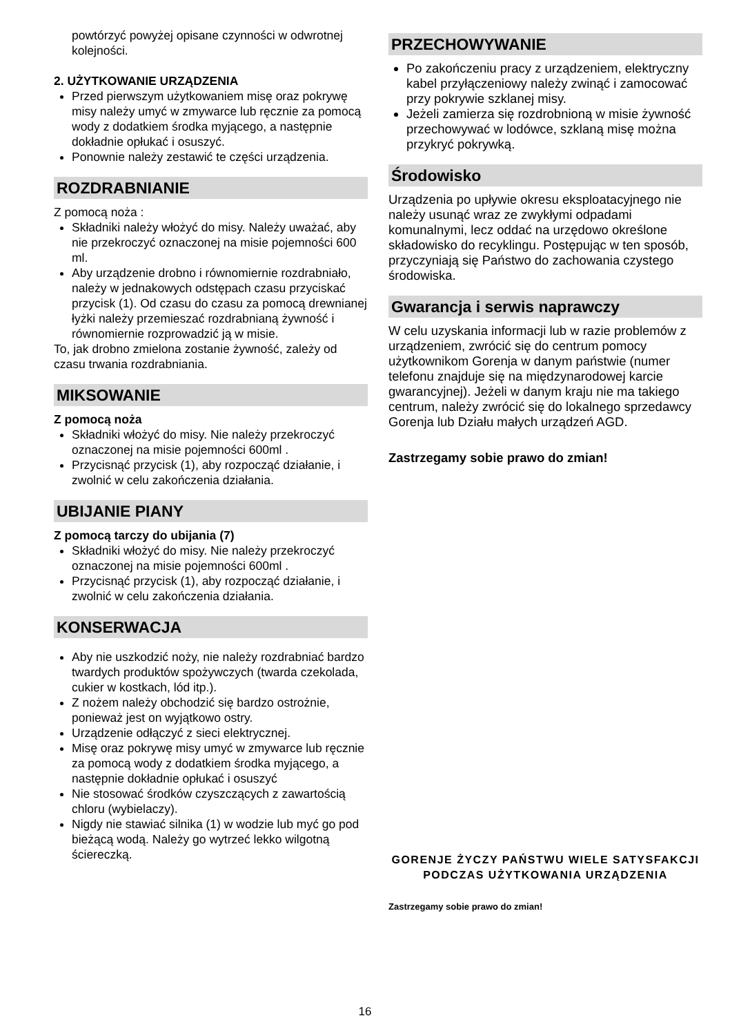powtórzyć powyżej opisane czynności w odwrotnej kolejności.
2. UŻYTKOWANIE URZĄDZENIA
Przed pierwszym użytkowaniem misę oraz pokrywę misy należy umyć w zmywarce lub ręcznie za pomocą wody z dodatkiem środka myjącego, a następnie dokładnie opłukać i osuszyć.
Ponownie należy zestawić te części urządzenia.
ROZDRABNIANIE
Z pomocą noża :
Składniki należy włożyć do misy. Należy uważać, aby nie przekroczyć oznaczonej na misie pojemności 600 ml.
Aby urządzenie drobno i równomiernie rozdrabniało, należy w jednakowych odstępach czasu przyciskać przycisk (1). Od czasu do czasu za pomocą drewnianej łyżki należy przemieszać rozdrabnianą żywność i równomiernie rozprowadzić ją w misie.
To, jak drobno zmielona zostanie żywność, zależy od czasu trwania rozdrabniania.
MIKSOWANIE
Z pomocą noża
Składniki włożyć do misy. Nie należy przekroczyć oznaczonej na misie pojemności 600ml .
Przycisnąć przycisk (1), aby rozpocząć działanie, i zwolnić w celu zakończenia działania.
UBIJANIE PIANY
Z pomocą tarczy do ubijania (7)
Składniki włożyć do misy. Nie należy przekroczyć oznaczonej na misie pojemności 600ml .
Przycisnąć przycisk (1), aby rozpocząć działanie, i zwolnić w celu zakończenia działania.
KONSERWACJA
Aby nie uszkodzić noży, nie należy rozdrabniać bardzo twardych produktów spożywczych (twarda czekolada, cukier w kostkach, lód itp.).
Z nożem należy obchodzić się bardzo ostrożnie, ponieważ jest on wyjątkowo ostry.
Urządzenie odłączyć z sieci elektrycznej.
Misę oraz pokrywę misy umyć w zmywarce lub ręcznie za pomocą wody z dodatkiem środka myjącego, a następnie dokładnie opłukać i osuszyć
Nie stosować środków czyszczących z zawartością chloru (wybielaczy).
Nigdy nie stawiać silnika (1) w wodzie lub myć go pod bieżącą wodą. Należy go wytrzeć lekko wilgotną ściereczką.
PRZECHOWYWANIE
Po zakończeniu pracy z urządzeniem, elektryczny kabel przyłączeniowy należy zwinąć i zamocować przy pokrywie szklanej misy.
Jeżeli zamierza się rozdrobnioną w misie żywność przechowywać w lodówce, szklaną misę można przykryć pokrywką.
Środowisko
Urządzenia po upływie okresu eksploatacyjnego nie należy usunąć wraz ze zwykłymi odpadami komunalnymi, lecz oddać na urzędowo określone składowisko do recyklingu. Postępując w ten sposób, przyczyniają się Państwo do zachowania czystego środowiska.
Gwarancja i serwis naprawczy
W celu uzyskania informacji lub w razie problemów z urządzeniem, zwrócić się do centrum pomocy użytkownikom Gorenja w danym państwie (numer telefonu znajduje się na międzynarodowej karcie gwarancyjnej). Jeżeli w danym kraju nie ma takiego centrum, należy zwrócić się do lokalnego sprzedawcy Gorenja lub Działu małych urządzeń AGD.
Zastrzegamy sobie prawo do zmian!
GORENJE ŻYCZY PAŃSTWU WIELE SATYSFAKCJI PODCZAS UŻYTKOWANIA URZĄDZENIA
Zastrzegamy sobie prawo do zmian!
16